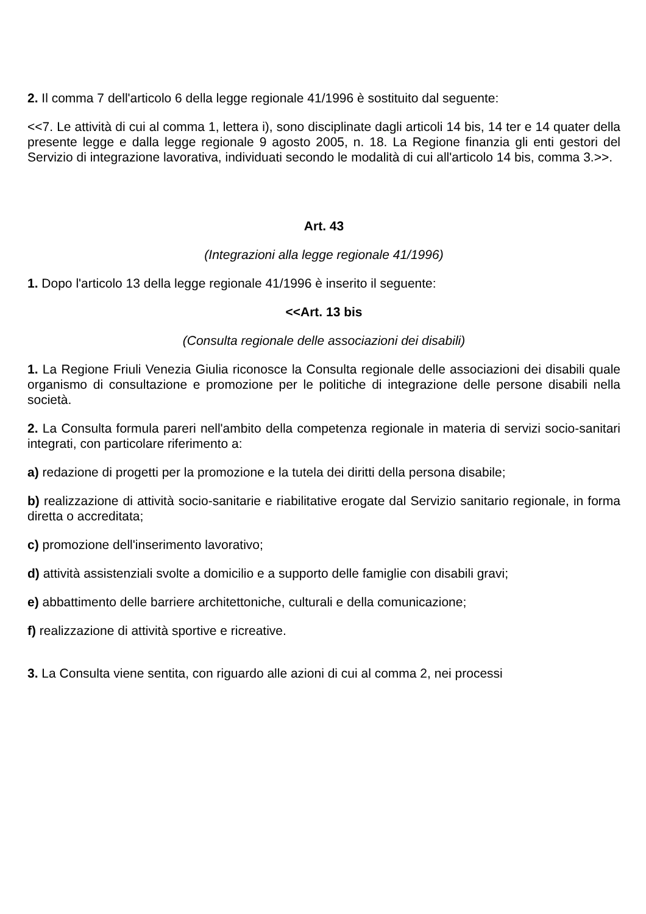2. Il comma 7 dell'articolo 6 della legge regionale 41/1996 è sostituito dal seguente:
<<7. Le attività di cui al comma 1, lettera i), sono disciplinate dagli articoli 14 bis, 14 ter e 14 quater della presente legge e dalla legge regionale 9 agosto 2005, n. 18. La Regione finanzia gli enti gestori del Servizio di integrazione lavorativa, individuati secondo le modalità di cui all'articolo 14 bis, comma 3.>>.
Art. 43
(Integrazioni alla legge regionale 41/1996)
1. Dopo l'articolo 13 della legge regionale 41/1996 è inserito il seguente:
<<Art. 13 bis
(Consulta regionale delle associazioni dei disabili)
1. La Regione Friuli Venezia Giulia riconosce la Consulta regionale delle associazioni dei disabili quale organismo di consultazione e promozione per le politiche di integrazione delle persone disabili nella società.
2. La Consulta formula pareri nell'ambito della competenza regionale in materia di servizi socio-sanitari integrati, con particolare riferimento a:
a) redazione di progetti per la promozione e la tutela dei diritti della persona disabile;
b) realizzazione di attività socio-sanitarie e riabilitative erogate dal Servizio sanitario regionale, in forma diretta o accreditata;
c) promozione dell'inserimento lavorativo;
d) attività assistenziali svolte a domicilio e a supporto delle famiglie con disabili gravi;
e) abbattimento delle barriere architettoniche, culturali e della comunicazione;
f) realizzazione di attività sportive e ricreative.
3. La Consulta viene sentita, con riguardo alle azioni di cui al comma 2, nei processi